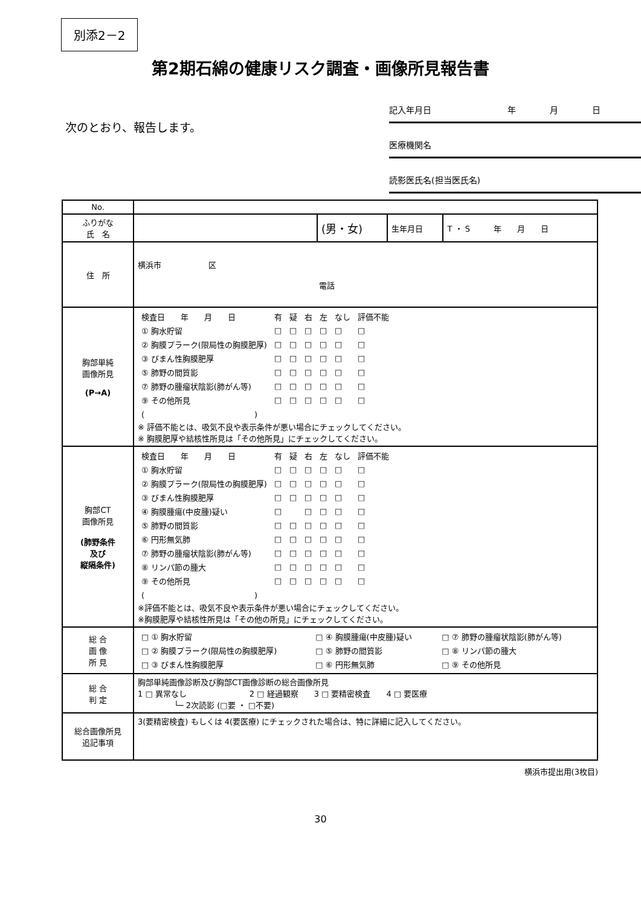別添2－2
第2期石綿の健康リスク調査・画像所見報告書
次のとおり、報告します。
記入年月日　　　　　　　　　年　　　　月　　　　日
医療機関名
読影医氏名(担当医氏名)
| No. | | | | |
| ふりがな 氏 名 | | (男・女) | 生年月日 | T ・ S 年 月 日 |
| 住 所 | 横浜市 区 電話 | | | |
| 胸部単純 画像所見 (P→A) | / 検査日 年 月 日 / 有 / 疑 / 右 / 左 / なし / 評価不能 / / ① 胸水貯留 / □ / □ / □ / □ / □ / □ / / ② 胸膜プラーク(限局性の胸膜肥厚) / □ / □ / □ / □ / □ / □ / / ③ びまん性胸膜肥厚 / □ / □ / □ / □ / □ / □ / / ⑤ 肺野の間質影 / □ / □ / □ / □ / □ / □ / / ⑦ 肺野の腫瘤状陰影(肺がん等) / □ / □ / □ / □ / □ / □ / / ⑨ その他所見 / □ / □ / □ / □ / □ / □ / / ( ) / / / / / / / ※ 評価不能とは、吸気不良や表示条件が悪い場合にチェックしてください。 ※ 胸膜肥厚や結核性所見は「その他所見」にチェックしてください。 | | | |
| 胸部CT 画像所見 (肺野条件 及び 縦隔条件) | / 検査日 年 月 日 / 有 / 疑 / 右 / 左 / なし / 評価不能 / / ① 胸水貯留 / □ / □ / □ / □ / □ / □ / / ② 胸膜プラーク(限局性の胸膜肥厚) / □ / □ / □ / □ / □ / □ / / ③ びまん性胸膜肥厚 / □ / □ / □ / □ / □ / □ / / ④ 胸膜腫瘍(中皮腫)疑い / □ / / □ / □ / □ / □ / / ⑤ 肺野の間質影 / □ / □ / □ / □ / □ / □ / / ⑥ 円形無気肺 / □ / □ / □ / □ / □ / □ / / ⑦ 肺野の腫瘤状陰影(肺がん等) / □ / □ / □ / □ / □ / □ / / ⑧ リンパ節の腫大 / □ / □ / □ / □ / □ / □ / / ⑨ その他所見 / □ / □ / □ / □ / □ / □ / / ( ) / / / / / / / ※評価不能とは、吸気不良や表示条件が悪い場合にチェックしてください。 ※胸膜肥厚や結核性所見は「その他の所見」にチェックしてください。 | | | |
| 総 合 画 像 所 見 | / □ ① 胸水貯留 / □ ④ 胸膜腫瘍(中皮腫)疑い / □ ⑦ 肺野の腫瘤状陰影(肺がん等) / / □ ② 胸膜プラーク(限局性の胸膜肥厚) / □ ⑤ 肺野の間質影 / □ ⑧ リンパ節の腫大 / / □ ③ びまん性胸膜肥厚 / □ ⑥ 円形無気肺 / □ ⑨ その他所見 / | | | |
| 総 合 判 定 | 胸部単純画像診断及び胸部CT画像診断の総合画像所見 1 □ 異常なし 2 □ 経過観察 3 □ 要精密検査 4 □ 要医療 └─ 2次読影 (□要 ・ □不要) | | | |
| 総合画像所見 追記事項 | 3(要精密検査) もしくは 4(要医療) にチェックされた場合は、特に詳細に記入してください。 | | | |
横浜市提出用(3枚目)
30